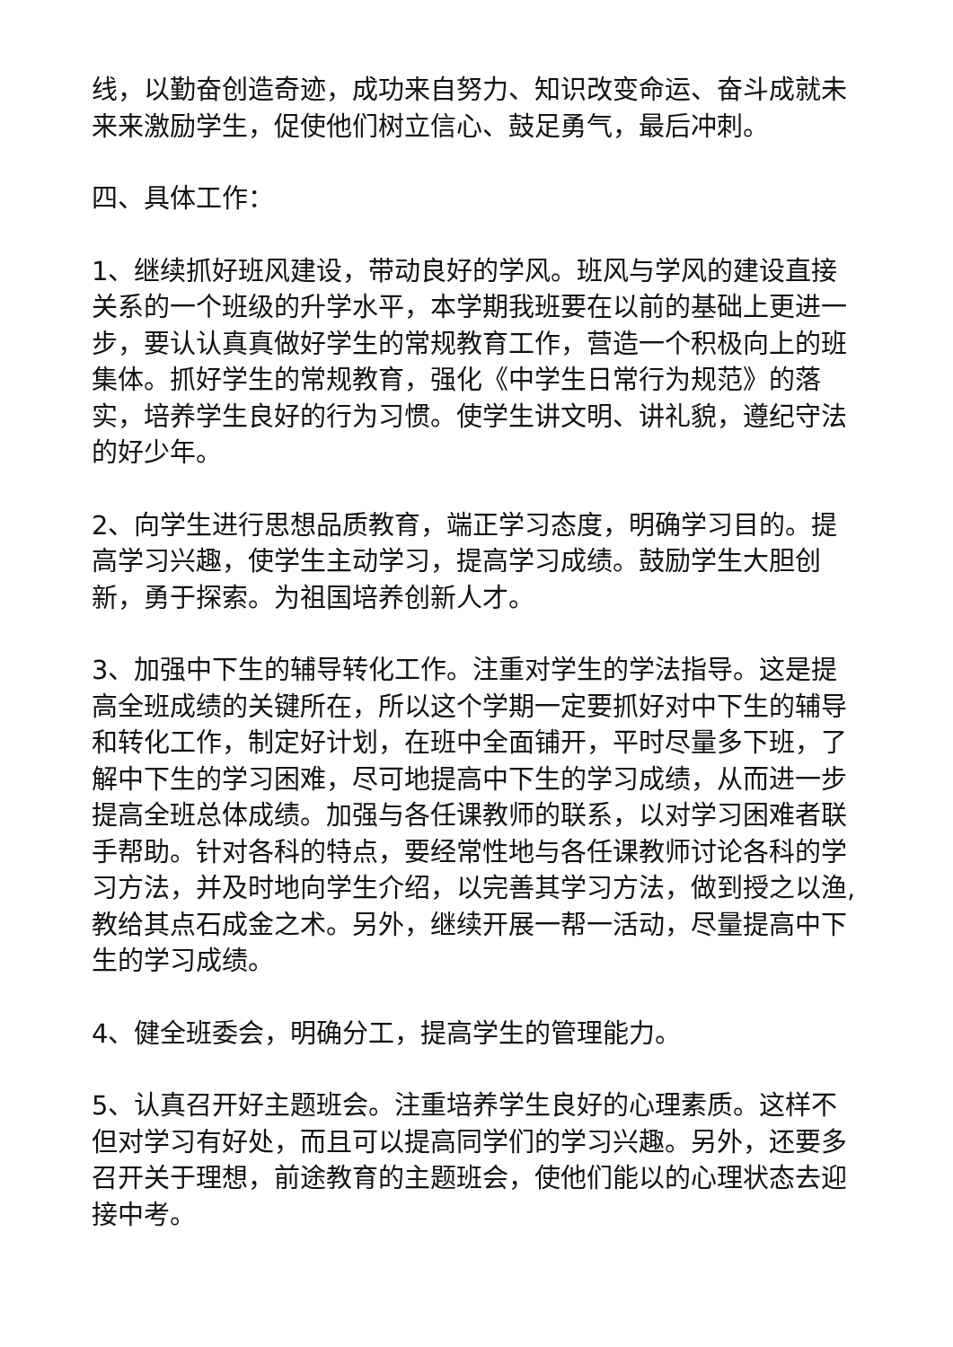线，以勤奋创造奇迹，成功来自努力、知识改变命运、奋斗成就未来来激励学生，促使他们树立信心、鼓足勇气，最后冲刺。
四、具体工作：
1、继续抓好班风建设，带动良好的学风。班风与学风的建设直接关系的一个班级的升学水平，本学期我班要在以前的基础上更进一步，要认认真真做好学生的常规教育工作，营造一个积极向上的班集体。抓好学生的常规教育，强化《中学生日常行为规范》的落实，培养学生良好的行为习惯。使学生讲文明、讲礼貌，遵纪守法的好少年。
2、向学生进行思想品质教育，端正学习态度，明确学习目的。提高学习兴趣，使学生主动学习，提高学习成绩。鼓励学生大胆创新，勇于探索。为祖国培养创新人才。
3、加强中下生的辅导转化工作。注重对学生的学法指导。这是提高全班成绩的关键所在，所以这个学期一定要抓好对中下生的辅导和转化工作，制定好计划，在班中全面铺开，平时尽量多下班，了解中下生的学习困难，尽可地提高中下生的学习成绩，从而进一步提高全班总体成绩。加强与各任课教师的联系，以对学习困难者联手帮助。针对各科的特点，要经常性地与各任课教师讨论各科的学习方法，并及时地向学生介绍，以完善其学习方法，做到授之以渔,教给其点石成金之术。另外，继续开展一帮一活动，尽量提高中下生的学习成绩。
4、健全班委会，明确分工，提高学生的管理能力。
5、认真召开好主题班会。注重培养学生良好的心理素质。这样不但对学习有好处，而且可以提高同学们的学习兴趣。另外，还要多召开关于理想，前途教育的主题班会，使他们能以的心理状态去迎接中考。